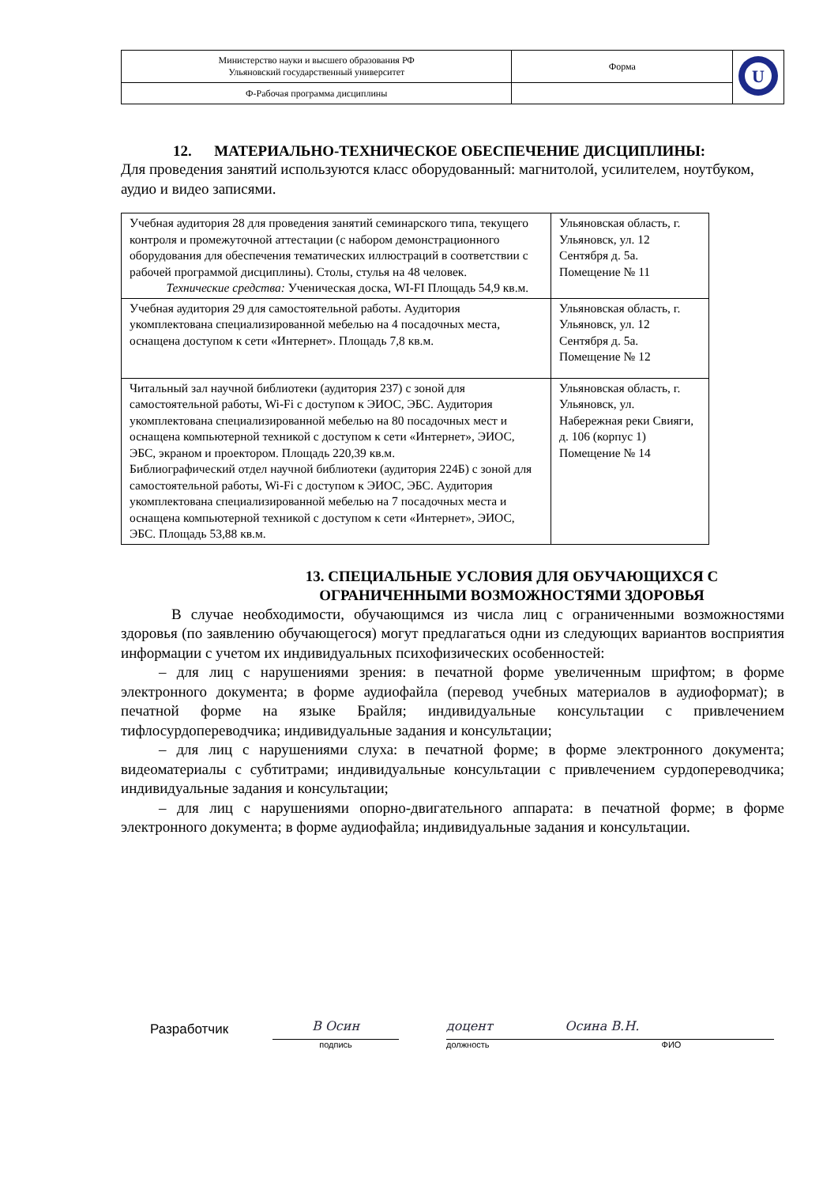| Министерство науки и высшего образования РФ Ульяновский государственный университет | Форма | U |
| Ф-Рабочая программа дисциплины | | |
12. МАТЕРИАЛЬНО-ТЕХНИЧЕСКОЕ ОБЕСПЕЧЕНИЕ ДИСЦИПЛИНЫ:
Для проведения занятий используются класс оборудованный: магнитолой, усилителем, ноутбуком, аудио и видео записями.
| Учебная аудитория 28 для проведения занятий семинарского типа, текущего контроля и промежуточной аттестации (с набором демонстрационного оборудования для обеспечения тематических иллюстраций в соответствии с рабочей программой дисциплины). Столы, стулья на 48 человек. Технические средства: Ученическая доска, WI-FI Площадь 54,9 кв.м. | Ульяновская область, г. Ульяновск, ул. 12 Сентября д. 5а. Помещение № 11 |
| Учебная аудитория 29 для самостоятельной работы. Аудитория укомплектована специализированной мебелью на 4 посадочных места, оснащена доступом к сети «Интернет». Площадь 7,8 кв.м. | Ульяновская область, г. Ульяновск, ул. 12 Сентября д. 5а. Помещение № 12 |
| Читальный зал научной библиотеки (аудитория 237) с зоной для самостоятельной работы, Wi-Fi с доступом к ЭИОС, ЭБС. Аудитория укомплектована специализированной мебелью на 80 посадочных мест и оснащена компьютерной техникой с доступом к сети «Интернет», ЭИОС, ЭБС, экраном и проектором. Площадь 220,39 кв.м. Библиографический отдел научной библиотеки (аудитория 224Б) с зоной для самостоятельной работы, Wi-Fi с доступом к ЭИОС, ЭБС. Аудитория укомплектована специализированной мебелью на 7 посадочных места и оснащена компьютерной техникой с доступом к сети «Интернет», ЭИОС, ЭБС. Площадь 53,88 кв.м. | Ульяновская область, г. Ульяновск, ул. Набережная реки Свияги, д. 106 (корпус 1) Помещение № 14 |
13. СПЕЦИАЛЬНЫЕ УСЛОВИЯ ДЛЯ ОБУЧАЮЩИХСЯ С
ОГРАНИЧЕННЫМИ ВОЗМОЖНОСТЯМИ ЗДОРОВЬЯ
В случае необходимости, обучающимся из числа лиц с ограниченными возможностями здоровья (по заявлению обучающегося) могут предлагаться одни из следующих вариантов восприятия информации с учетом их индивидуальных психофизических особенностей:
– для лиц с нарушениями зрения: в печатной форме увеличенным шрифтом; в форме электронного документа; в форме аудиофайла (перевод учебных материалов в аудиоформат); в печатной форме на языке Брайля; индивидуальные консультации с привлечением тифлосурдопереводчика; индивидуальные задания и консультации;
– для лиц с нарушениями слуха: в печатной форме; в форме электронного документа; видеоматериалы с субтитрами; индивидуальные консультации с привлечением сурдопереводчика; индивидуальные задания и консультации;
– для лиц с нарушениями опорно-двигательного аппарата: в печатной форме; в форме электронного документа; в форме аудиофайла; индивидуальные задания и консультации.
Разработчик
В Осин
подпись
доцент Осина В.Н.
должность ФИО